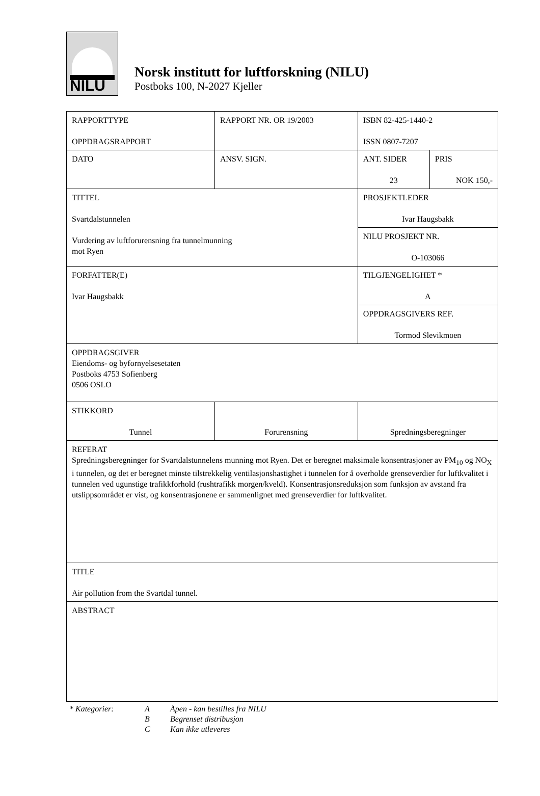NILU
Norsk institutt for luftforskning (NILU)
Postboks 100, N-2027 Kjeller
| RAPPORTTYPE OPPDRAGSRAPPORT | | RAPPORT NR. OR 19/2003 | ISBN 82-425-1440-2 ISSN 0807-7207 | |
| DATO | | ANSV. SIGN. | ANT. SIDER 23 | PRIS NOK 150,- |
| TITTEL Svartdalstunnelen Vurdering av luftforurensning fra tunnelmunning mot Ryen | | | PROSJEKTLEDER Ivar Haugsbakk | |
| | | | NILU PROSJEKT NR. O-103066 | |
| FORFATTER(E) Ivar Haugsbakk | | | TILGJENGELIGHET * A | |
| | | | OPPDRAGSGIVERS REF. Tormod Slevikmoen | |
| OPPDRAGSGIVER Eiendoms- og byfornyelsesetaten Postboks 4753 Sofienberg 0506 OSLO | | | | |
| STIKKORD Tunnel | Forurensning | | Spredningsberegninger | |
| REFERAT Spredningsberegninger for Svartdalstunnelens munning mot Ryen. Det er beregnet maksimale konsentrasjoner av PM<sub>10</sub> og NO<sub>X</sub> i tunnelen, og det er beregnet minste tilstrekkelig ventilasjonshastighet i tunnelen for å overholde grenseverdier for luftkvalitet i tunnelen ved ugunstige trafikkforhold (rushtrafikk morgen/kveld). Konsentrasjonsreduksjon som funksjon av avstand fra utslippsområdet er vist, og konsentrasjonene er sammenlignet med grenseverdier for luftkvalitet. | | | | |
| TITLE Air pollution from the Svartdal tunnel. | | | | |
| ABSTRACT | | | | |
* Kategorier: A Åpen - kan bestilles fra NILU
B Begrenset distribusjon
C Kan ikke utleveres